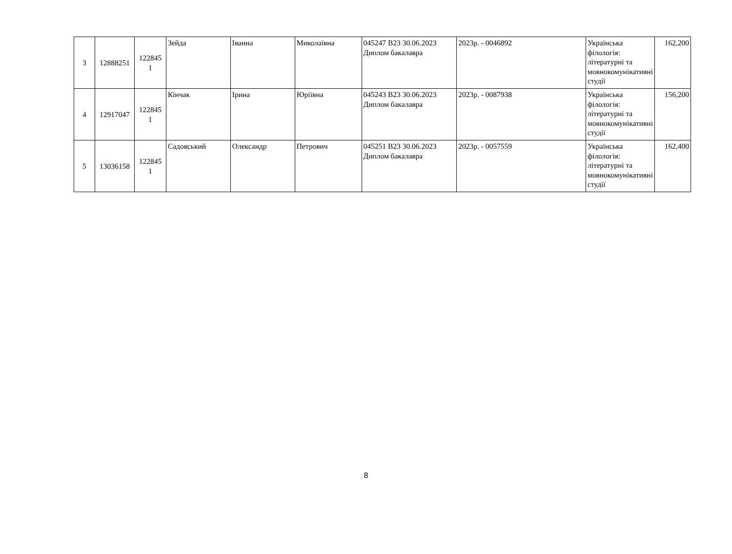| 3 | 12888251 | 122845 1 | Зейда | Іванна | Миколаївна | 045247 B23 30.06.2023 Диплом бакалавра | 2023р. - 0046892 | Українська філологія: літературні та мовнокомунікативні студії | 162,200 |
| 4 | 12917047 | 122845 1 | Кінчак | Ірина | Юріївна | 045243 B23 30.06.2023 Диплом бакалавра | 2023р. - 0087938 | Українська філологія: літературні та мовнокомунікативні студії | 156,200 |
| 5 | 13036158 | 122845 1 | Садовський | Олександр | Петрович | 045251 B23 30.06.2023 Диплом бакалавра | 2023р. - 0057559 | Українська філологія: літературні та мовнокомунікативні студії | 162,400 |
8